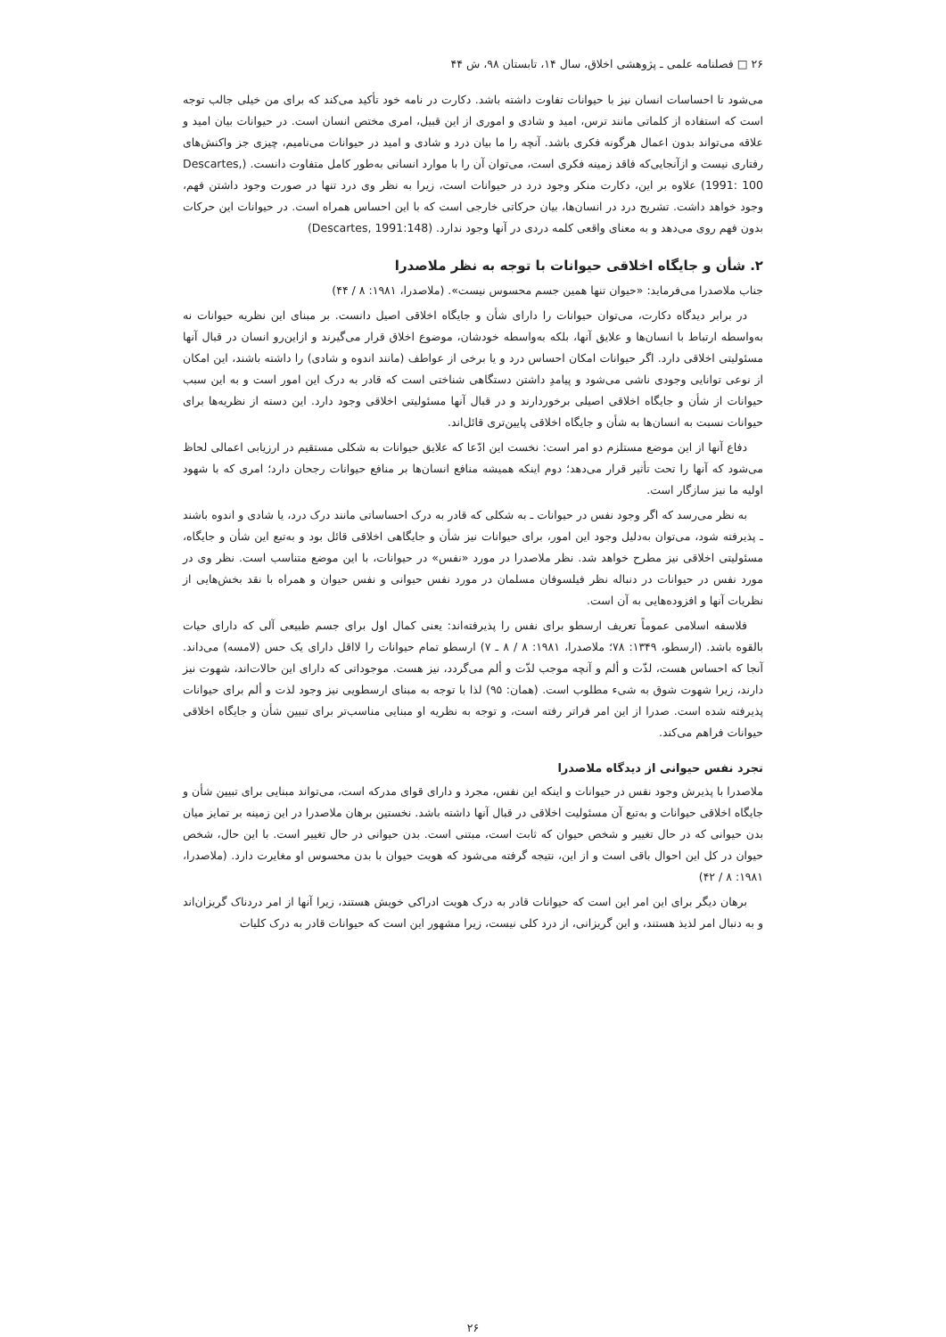۲۶ □ فصلنامه علمی ـ پژوهشی اخلاق، سال ۱۴، تابستان ۹۸، ش ۴۴
می‌شود تا احساسات انسان نیز با حیوانات تفاوت داشته باشد. دکارت در نامه خود تأکید می‌کند که برای من خیلی جالب توجه است که استفاده از کلماتی مانند ترس، امید و شادی و اموری از این قبیل، امری مختص انسان است. در حیوانات بیان امید و علاقه می‌تواند بدون اعمال هرگونه فکری باشد. آنچه را ما بیان درد و شادی و امید در حیوانات می‌نامیم، چیزی جز واکنش‌های رفتاری نیست و ازآنجایی‌که فاقد زمینه فکری است، می‌توان آن را با موارد انسانی به‌طور کامل متفاوت دانست. (Descartes, 1991: 100) علاوه بر این، دکارت منکر وجود درد در حیوانات است، زیرا به نظر وی درد تنها در صورت وجود داشتن فهم، وجود خواهد داشت. تشریح درد در انسان‌ها، بیان حرکاتی خارجی است که با این احساس همراه است. در حیوانات این حرکات بدون فهم روی می‌دهد و به معنای واقعی کلمه دردی در آنها وجود ندارد. (Descartes, 1991:148)
۲. شأن و جایگاه اخلاقی حیوانات با توجه به نظر ملاصدرا
جناب ملاصدرا می‌فرماید: «حیوان تنها همین جسم محسوس نیست». (ملاصدرا، ۱۹۸۱: ۸ / ۴۴)
در برابر دیدگاه دکارت، می‌توان حیوانات را دارای شأن و جایگاه اخلاقی اصیل دانست. بر مبنای این نظریه حیوانات نه به‌واسطه ارتباط با انسان‌ها و علایق آنها، بلکه به‌واسطه خودشان، موضوع اخلاق قرار می‌گیرند و ازاین‌رو انسان در قبال آنها مسئولیتی اخلاقی دارد. اگر حیوانات امکان احساس درد و یا برخی از عواطف (مانند اندوه و شادی) را داشته باشند، این امکان از نوعی توانایی وجودی ناشی می‌شود و پیامدِ داشتن دستگاهی شناختی است که قادر به درک این امور است و به این سبب حیوانات از شأن و جایگاه اخلاقی اصیلی برخوردارند و در قبال آنها مسئولیتی اخلاقی وجود دارد. این دسته از نظریه‌ها برای حیوانات نسبت به انسان‌ها به شأن و جایگاه اخلاقی پایین‌تری قائل‌اند.
دفاع آنها از این موضع مستلزم دو امر است: نخست این ادّعا که علایق حیوانات به شکلی مستقیم در ارزیابی اعمالی لحاظ می‌شود که آنها را تحت تأثیر قرار می‌دهد؛ دوم اینکه همیشه منافع انسان‌ها بر منافع حیوانات رجحان دارد؛ امری که با شهود اولیه ما نیز سازگار است.
به نظر می‌رسد که اگر وجود نفس در حیوانات ـ به شکلی که قادر به درک احساساتی مانند درک درد، یا شادی و اندوه باشند ـ پذیرفته شود، می‌توان به‌دلیل وجود این امور، برای حیوانات نیز شأن و جایگاهی اخلاقی قائل بود و به‌تبع این شأن و جایگاه، مسئولیتی اخلاقی نیز مطرح خواهد شد. نظر ملاصدرا در مورد «نفس» در حیوانات، با این موضع متناسب است. نظر وی در مورد نفس در حیوانات در دنباله نظر فیلسوفان مسلمان در مورد نفس حیوانی و نفس حیوان و همراه با نقد بخش‌هایی از نظریات آنها و افزوده‌هایی به آن است.
فلاسفه اسلامی عموماً تعریف ارسطو برای نفس را پذیرفته‌اند: یعنی کمال اول برای جسم طبیعی آلی که دارای حیات بالقوه باشد. (ارسطو، ۱۳۴۹: ۷۸؛ ملاصدرا، ۱۹۸۱: ۸ / ۸ ـ ۷) ارسطو تمام حیوانات را لااقل دارای یک حس (لامسه) می‌داند. آنجا که احساس هست، لذّت و ألم و آنچه موجب لذّت و ألم می‌گردد، نیز هست. موجوداتی که دارای این حالات‌اند، شهوت نیز دارند، زیرا شهوت شوق به شیء مطلوب است. (همان: ۹۵) لذا با توجه به مبنای ارسطویی نیز وجود لذت و ألم برای حیوانات پذیرفته شده است. صدرا از این امر فراتر رفته است، و توجه به نظریه او مبنایی مناسب‌تر برای تبیین شأن و جایگاه اخلاقی حیوانات فراهم می‌کند.
تجرد نفس حیوانی از دیدگاه ملاصدرا
ملاصدرا با پذیرش وجود نفس در حیوانات و اینکه این نفس، مجرد و دارای قوای مدرکه است، می‌تواند مبنایی برای تبیین شأن و جایگاه اخلاقی حیوانات و به‌تبع آن مسئولیت اخلاقی در قبال آنها داشته باشد. نخستین برهان ملاصدرا در این زمینه بر تمایز میان بدن حیوانی که در حال تغییر و شخص حیوان که ثابت است، مبتنی است. بدن حیوانی در حال تغییر است. با این حال، شخص حیوان در کل این احوال باقی است و از این، نتیجه گرفته می‌شود که هویت حیوان با بدن محسوس او مغایرت دارد. (ملاصدرا، ۱۹۸۱: ۸ / ۴۲)
برهان دیگر برای این امر این است که حیوانات قادر به درک هویت ادراکی خویش هستند، زیرا آنها از امر دردناک گریزان‌اند و به دنبال امر لذیذ هستند، و این گریزانی، از درد کلی نیست، زیرا مشهور این است که حیوانات قادر به درک کلیات
۲۶